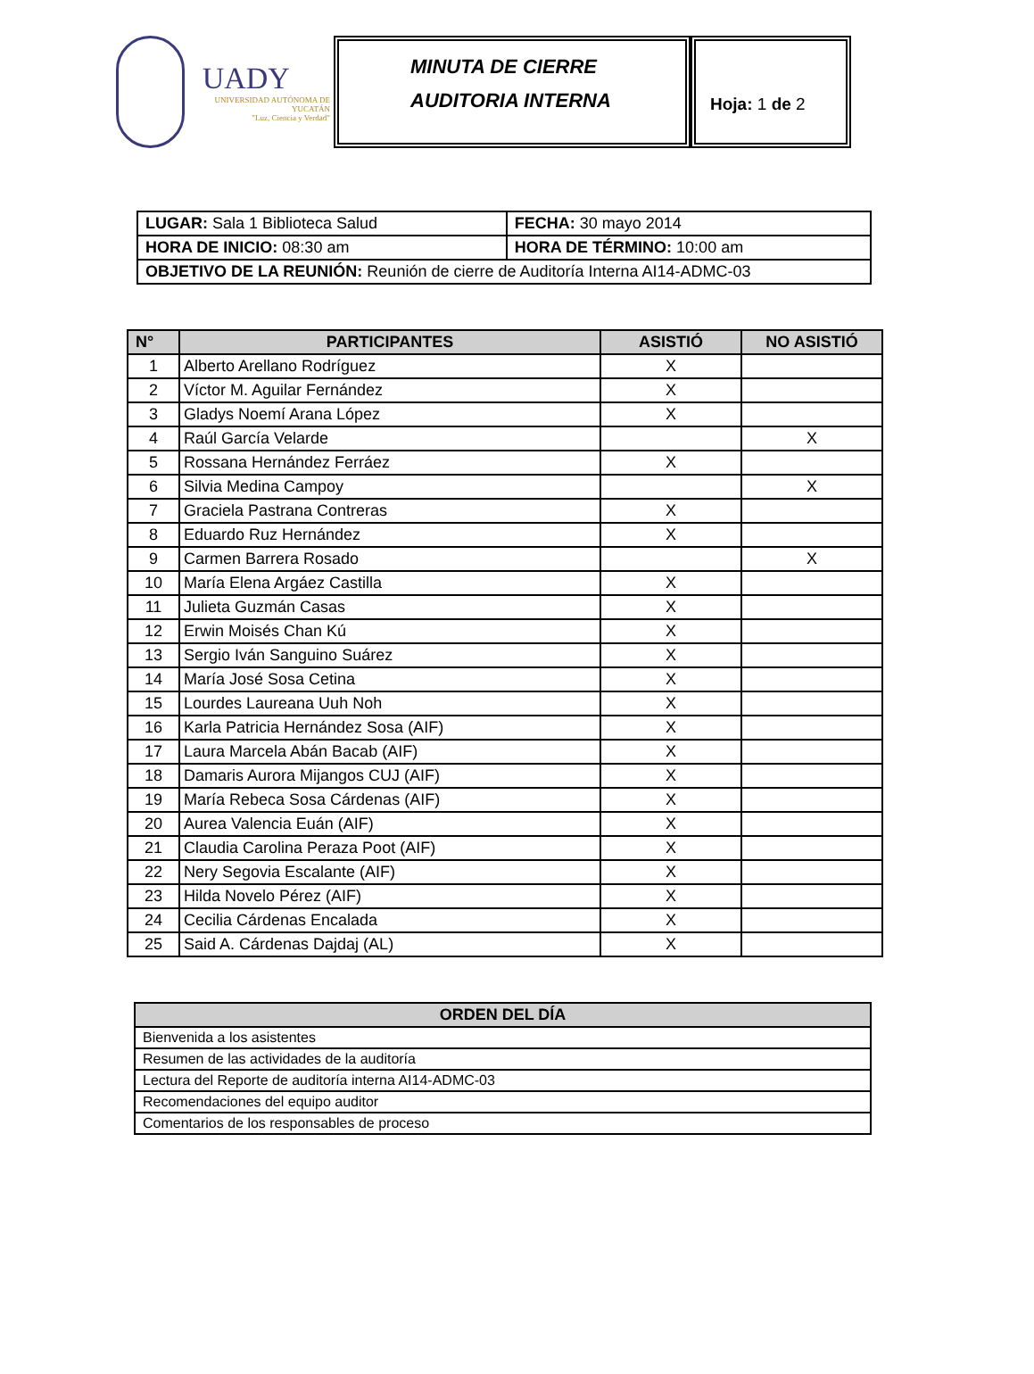UADY
UNIVERSIDAD AUTÓNOMA DE YUCATÁN
"Luz, Ciencia y Verdad"
MINUTA DE CIERRE
AUDITORIA INTERNA
Hoja: 1 de 2
| LUGAR: Sala 1 Biblioteca Salud | | FECHA: 30 mayo 2014 |
| HORA DE INICIO: 08:30 am | HORA DE TÉRMINO: 10:00 am | |
| OBJETIVO DE LA REUNIÓN: Reunión de cierre de Auditoría Interna AI14-ADMC-03 | | |
| N° | PARTICIPANTES | ASISTIÓ | NO ASISTIÓ |
| --- | --- | --- | --- |
| 1 | Alberto Arellano Rodríguez | X | |
| 2 | Víctor M. Aguilar Fernández | X | |
| 3 | Gladys Noemí Arana López | X | |
| 4 | Raúl García Velarde | | X |
| 5 | Rossana Hernández Ferráez | X | |
| 6 | Silvia Medina Campoy | | X |
| 7 | Graciela Pastrana Contreras | X | |
| 8 | Eduardo Ruz Hernández | X | |
| 9 | Carmen Barrera Rosado | | X |
| 10 | María Elena Argáez Castilla | X | |
| 11 | Julieta Guzmán Casas | X | |
| 12 | Erwin Moisés Chan Kú | X | |
| 13 | Sergio Iván Sanguino Suárez | X | |
| 14 | María José Sosa Cetina | X | |
| 15 | Lourdes Laureana Uuh Noh | X | |
| 16 | Karla Patricia Hernández Sosa (AIF) | X | |
| 17 | Laura Marcela Abán Bacab (AIF) | X | |
| 18 | Damaris Aurora Mijangos CUJ (AIF) | X | |
| 19 | María Rebeca Sosa Cárdenas (AIF) | X | |
| 20 | Aurea Valencia Euán (AIF) | X | |
| 21 | Claudia Carolina Peraza Poot (AIF) | X | |
| 22 | Nery Segovia Escalante (AIF) | X | |
| 23 | Hilda Novelo Pérez (AIF) | X | |
| 24 | Cecilia Cárdenas Encalada | X | |
| 25 | Said A. Cárdenas Dajdaj (AL) | X | |
| ORDEN DEL DÍA |
| --- |
| Bienvenida a los asistentes |
| Resumen de las actividades de la auditoría |
| Lectura del Reporte de auditoría interna AI14-ADMC-03 |
| Recomendaciones del equipo auditor |
| Comentarios de los responsables de proceso |